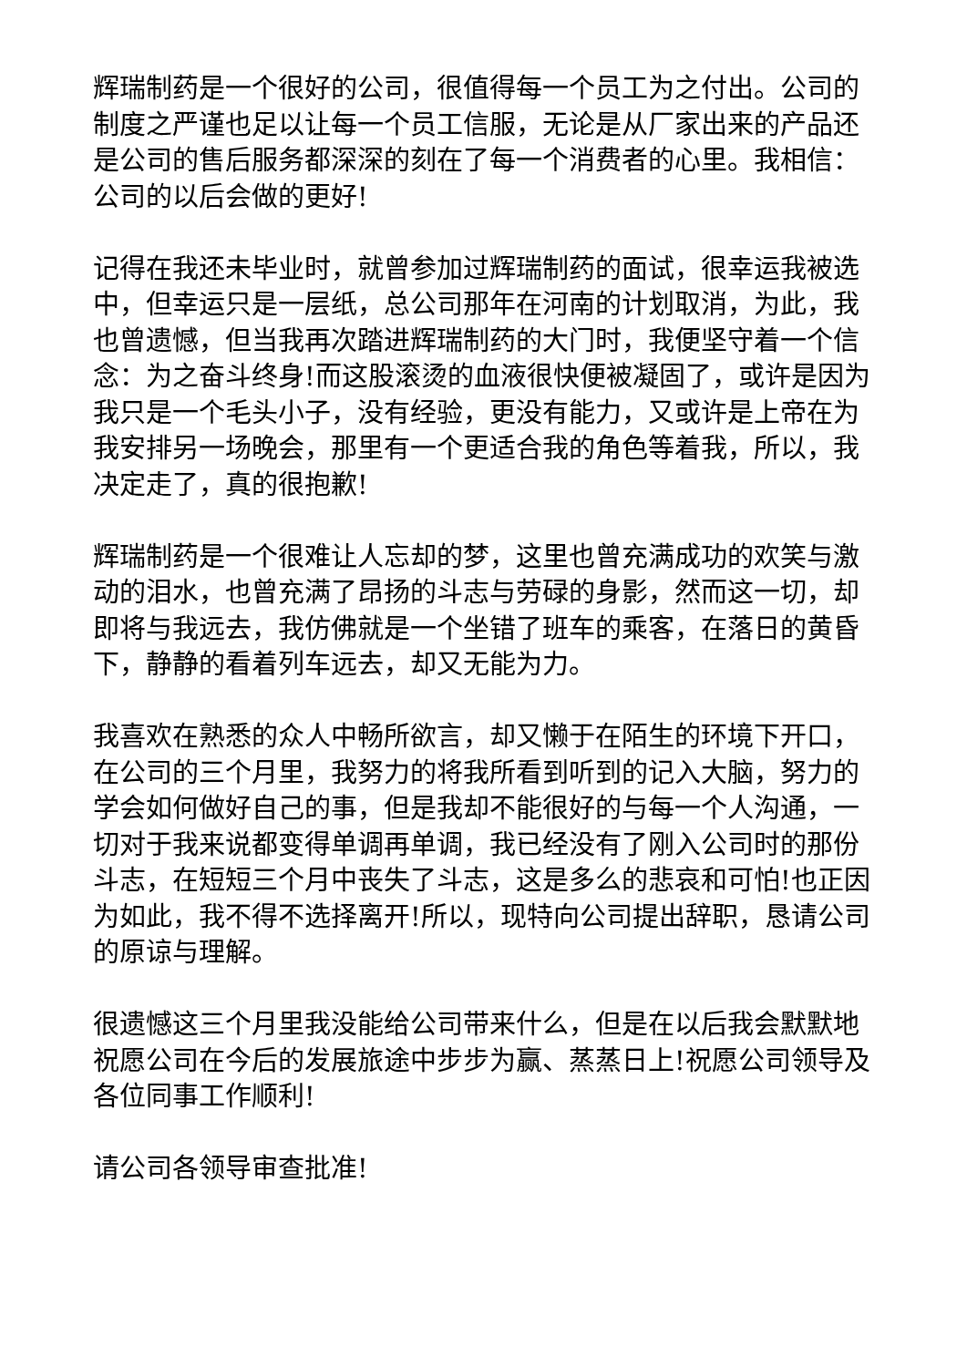辉瑞制药是一个很好的公司，很值得每一个员工为之付出。公司的制度之严谨也足以让每一个员工信服，无论是从厂家出来的产品还是公司的售后服务都深深的刻在了每一个消费者的心里。我相信：公司的以后会做的更好!
记得在我还未毕业时，就曾参加过辉瑞制药的面试，很幸运我被选中，但幸运只是一层纸，总公司那年在河南的计划取消，为此，我也曾遗憾，但当我再次踏进辉瑞制药的大门时，我便坚守着一个信念：为之奋斗终身!而这股滚烫的血液很快便被凝固了，或许是因为我只是一个毛头小子，没有经验，更没有能力，又或许是上帝在为我安排另一场晚会，那里有一个更适合我的角色等着我，所以，我决定走了，真的很抱歉!
辉瑞制药是一个很难让人忘却的梦，这里也曾充满成功的欢笑与激动的泪水，也曾充满了昂扬的斗志与劳碌的身影，然而这一切，却即将与我远去，我仿佛就是一个坐错了班车的乘客，在落日的黄昏下，静静的看着列车远去，却又无能为力。
我喜欢在熟悉的众人中畅所欲言，却又懒于在陌生的环境下开口，在公司的三个月里，我努力的将我所看到听到的记入大脑，努力的学会如何做好自己的事，但是我却不能很好的与每一个人沟通，一切对于我来说都变得单调再单调，我已经没有了刚入公司时的那份斗志，在短短三个月中丧失了斗志，这是多么的悲哀和可怕!也正因为如此，我不得不选择离开!所以，现特向公司提出辞职，恳请公司的原谅与理解。
很遗憾这三个月里我没能给公司带来什么，但是在以后我会默默地祝愿公司在今后的发展旅途中步步为赢、蒸蒸日上!祝愿公司领导及各位同事工作顺利!
请公司各领导审查批准!